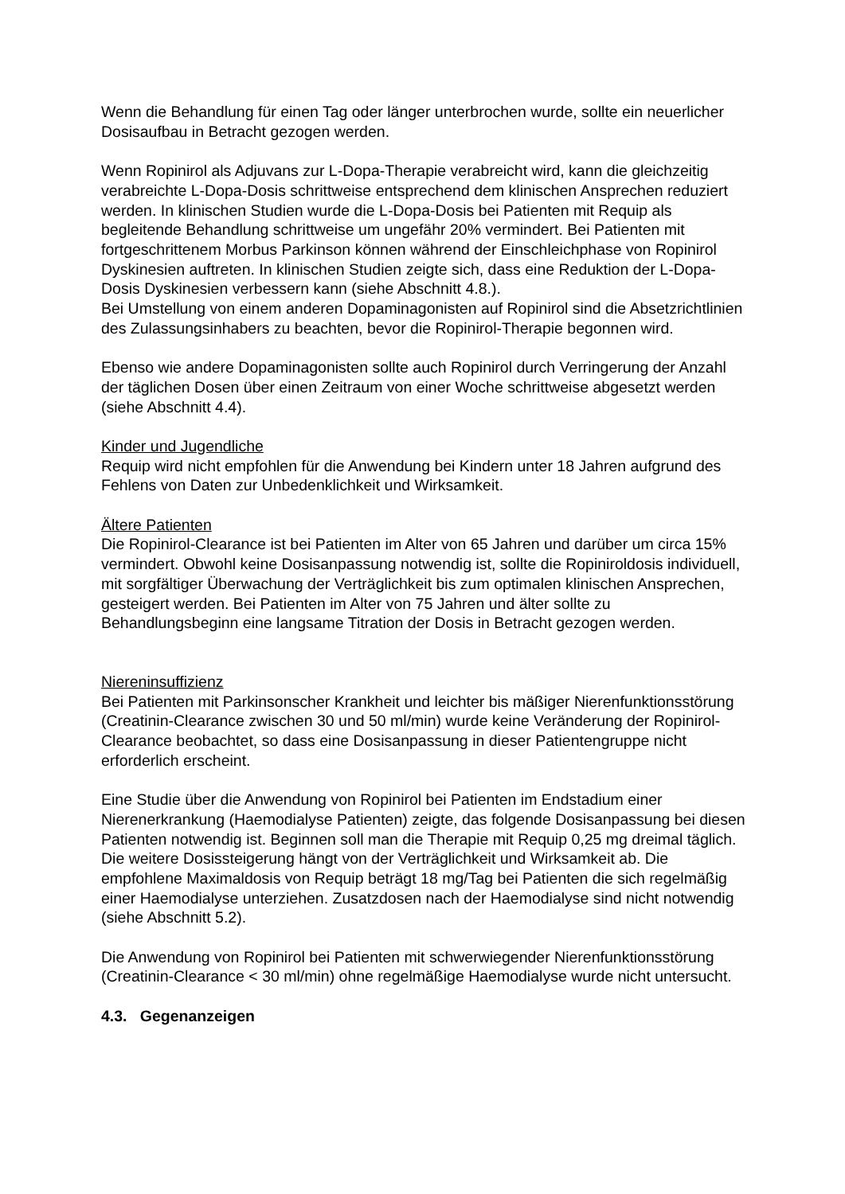Wenn die Behandlung für einen Tag oder länger unterbrochen wurde, sollte ein neuerlicher Dosisaufbau in Betracht gezogen werden.
Wenn Ropinirol als Adjuvans zur L-Dopa-Therapie verabreicht wird, kann die gleichzeitig verabreichte L-Dopa-Dosis schrittweise entsprechend dem klinischen Ansprechen reduziert werden. In klinischen Studien wurde die L-Dopa-Dosis bei Patienten mit Requip als begleitende Behandlung schrittweise um ungefähr 20% vermindert. Bei Patienten mit fortgeschrittenem Morbus Parkinson können während der Einschleichphase von Ropinirol Dyskinesien auftreten. In klinischen Studien zeigte sich, dass eine Reduktion der L-Dopa-Dosis Dyskinesien verbessern kann (siehe Abschnitt 4.8.).
Bei Umstellung von einem anderen Dopaminagonisten auf Ropinirol sind die Absetzrichtlinien des Zulassungsinhabers zu beachten, bevor die Ropinirol-Therapie begonnen wird.
Ebenso wie andere Dopaminagonisten sollte auch Ropinirol durch Verringerung der Anzahl der täglichen Dosen über einen Zeitraum von einer Woche schrittweise abgesetzt werden (siehe Abschnitt 4.4).
Kinder und Jugendliche
Requip wird nicht empfohlen für die Anwendung bei Kindern unter 18 Jahren aufgrund des Fehlens von Daten zur Unbedenklichkeit und Wirksamkeit.
Ältere Patienten
Die Ropinirol-Clearance ist bei Patienten im Alter von 65 Jahren und darüber um circa 15% vermindert. Obwohl keine Dosisanpassung notwendig ist, sollte die Ropiniroldosis individuell, mit sorgfältiger Überwachung der Verträglichkeit bis zum optimalen klinischen Ansprechen, gesteigert werden. Bei Patienten im Alter von 75 Jahren und älter sollte zu Behandlungsbeginn eine langsame Titration der Dosis in Betracht gezogen werden.
Niereninsuffizienz
Bei Patienten mit Parkinsonscher Krankheit und leichter bis mäßiger Nierenfunktionsstörung (Creatinin-Clearance zwischen 30 und 50 ml/min) wurde keine Veränderung der Ropinirol-Clearance beobachtet, so dass eine Dosisanpassung in dieser Patientengruppe nicht erforderlich erscheint.
Eine Studie über die Anwendung von Ropinirol bei Patienten im Endstadium einer Nierenerkrankung (Haemodialyse Patienten) zeigte, das folgende Dosisanpassung bei diesen Patienten notwendig ist. Beginnen soll man die Therapie mit Requip 0,25 mg dreimal täglich. Die weitere Dosissteigerung hängt von der Verträglichkeit und Wirksamkeit ab. Die empfohlene Maximaldosis von Requip beträgt 18 mg/Tag bei Patienten die sich regelmäßig einer Haemodialyse unterziehen. Zusatzdosen nach der Haemodialyse sind nicht notwendig (siehe Abschnitt 5.2).
Die Anwendung von Ropinirol bei Patienten mit schwerwiegender Nierenfunktionsstörung (Creatinin-Clearance < 30 ml/min) ohne regelmäßige Haemodialyse wurde nicht untersucht.
4.3. Gegenanzeigen